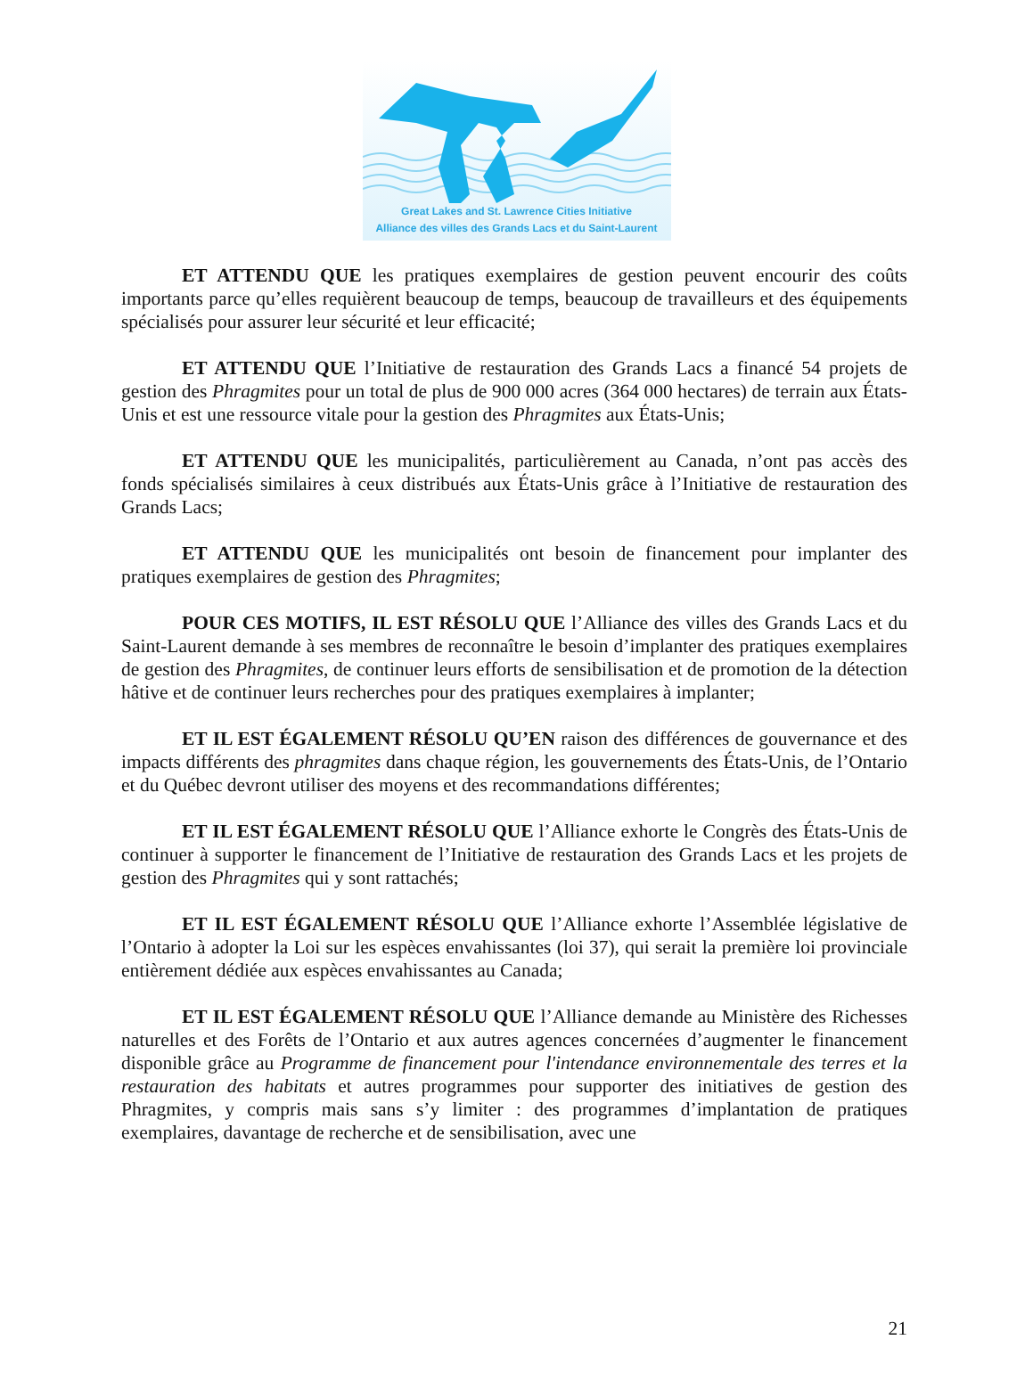Great Lakes and St. Lawrence Cities Initiative
Alliance des villes des Grands Lacs et du Saint-Laurent
ET ATTENDU QUE les pratiques exemplaires de gestion peuvent encourir des coûts importants parce qu’elles requièrent beaucoup de temps, beaucoup de travailleurs et des équipements spécialisés pour assurer leur sécurité et leur efficacité;
ET ATTENDU QUE l’Initiative de restauration des Grands Lacs a financé 54 projets de gestion des Phragmites pour un total de plus de 900 000 acres (364 000 hectares) de terrain aux États-Unis et est une ressource vitale pour la gestion des Phragmites aux États-Unis;
ET ATTENDU QUE les municipalités, particulièrement au Canada, n’ont pas accès des fonds spécialisés similaires à ceux distribués aux États-Unis grâce à l’Initiative de restauration des Grands Lacs;
ET ATTENDU QUE les municipalités ont besoin de financement pour implanter des pratiques exemplaires de gestion des Phragmites;
POUR CES MOTIFS, IL EST RÉSOLU QUE l’Alliance des villes des Grands Lacs et du Saint-Laurent demande à ses membres de reconnaître le besoin d’implanter des pratiques exemplaires de gestion des Phragmites, de continuer leurs efforts de sensibilisation et de promotion de la détection hâtive et de continuer leurs recherches pour des pratiques exemplaires à implanter;
ET IL EST ÉGALEMENT RÉSOLU QU’EN raison des différences de gouvernance et des impacts différents des phragmites dans chaque région, les gouvernements des États-Unis, de l’Ontario et du Québec devront utiliser des moyens et des recommandations différentes;
ET IL EST ÉGALEMENT RÉSOLU QUE l’Alliance exhorte le Congrès des États-Unis de continuer à supporter le financement de l’Initiative de restauration des Grands Lacs et les projets de gestion des Phragmites qui y sont rattachés;
ET IL EST ÉGALEMENT RÉSOLU QUE l’Alliance exhorte l’Assemblée législative de l’Ontario à adopter la Loi sur les espèces envahissantes (loi 37), qui serait la première loi provinciale entièrement dédiée aux espèces envahissantes au Canada;
ET IL EST ÉGALEMENT RÉSOLU QUE l’Alliance demande au Ministère des Richesses naturelles et des Forêts de l’Ontario et aux autres agences concernées d’augmenter le financement disponible grâce au Programme de financement pour l'intendance environnementale des terres et la restauration des habitats et autres programmes pour supporter des initiatives de gestion des Phragmites, y compris mais sans s’y limiter : des programmes d’implantation de pratiques exemplaires, davantage de recherche et de sensibilisation, avec une
21